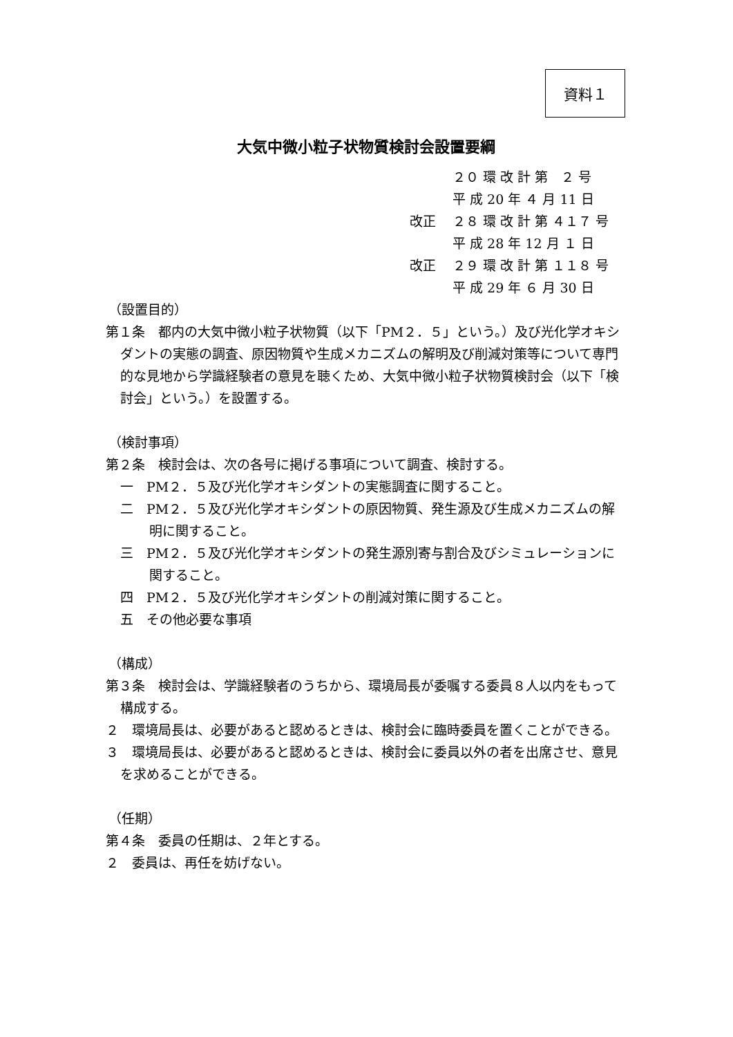資料１
大気中微小粒子状物質検討会設置要綱
２０ 環 改 計 第　２ 号
平 成 20 年 ４ 月 11 日
改正 ２８ 環 改 計 第 ４１７ 号
平 成 28 年 12 月 １ 日
改正 ２９ 環 改 計 第 １１８ 号
平 成 29 年 ６ 月 30 日
（設置目的）
第１条　都内の大気中微小粒子状物質（以下「PM２．５」という。）及び光化学オキシダントの実態の調査、原因物質や生成メカニズムの解明及び削減対策等について専門的な見地から学識経験者の意見を聴くため、大気中微小粒子状物質検討会（以下「検討会」という。）を設置する。
（検討事項）
第２条　検討会は、次の各号に掲げる事項について調査、検討する。
一　PM２．５及び光化学オキシダントの実態調査に関すること。
二　PM２．５及び光化学オキシダントの原因物質、発生源及び生成メカニズムの解明に関すること。
三　PM２．５及び光化学オキシダントの発生源別寄与割合及びシミュレーションに関すること。
四　PM２．５及び光化学オキシダントの削減対策に関すること。
五　その他必要な事項
（構成）
第３条　検討会は、学識経験者のうちから、環境局長が委嘱する委員８人以内をもって構成する。
２　環境局長は、必要があると認めるときは、検討会に臨時委員を置くことができる。
３　環境局長は、必要があると認めるときは、検討会に委員以外の者を出席させ、意見を求めることができる。
（任期）
第４条　委員の任期は、２年とする。
２　委員は、再任を妨げない。